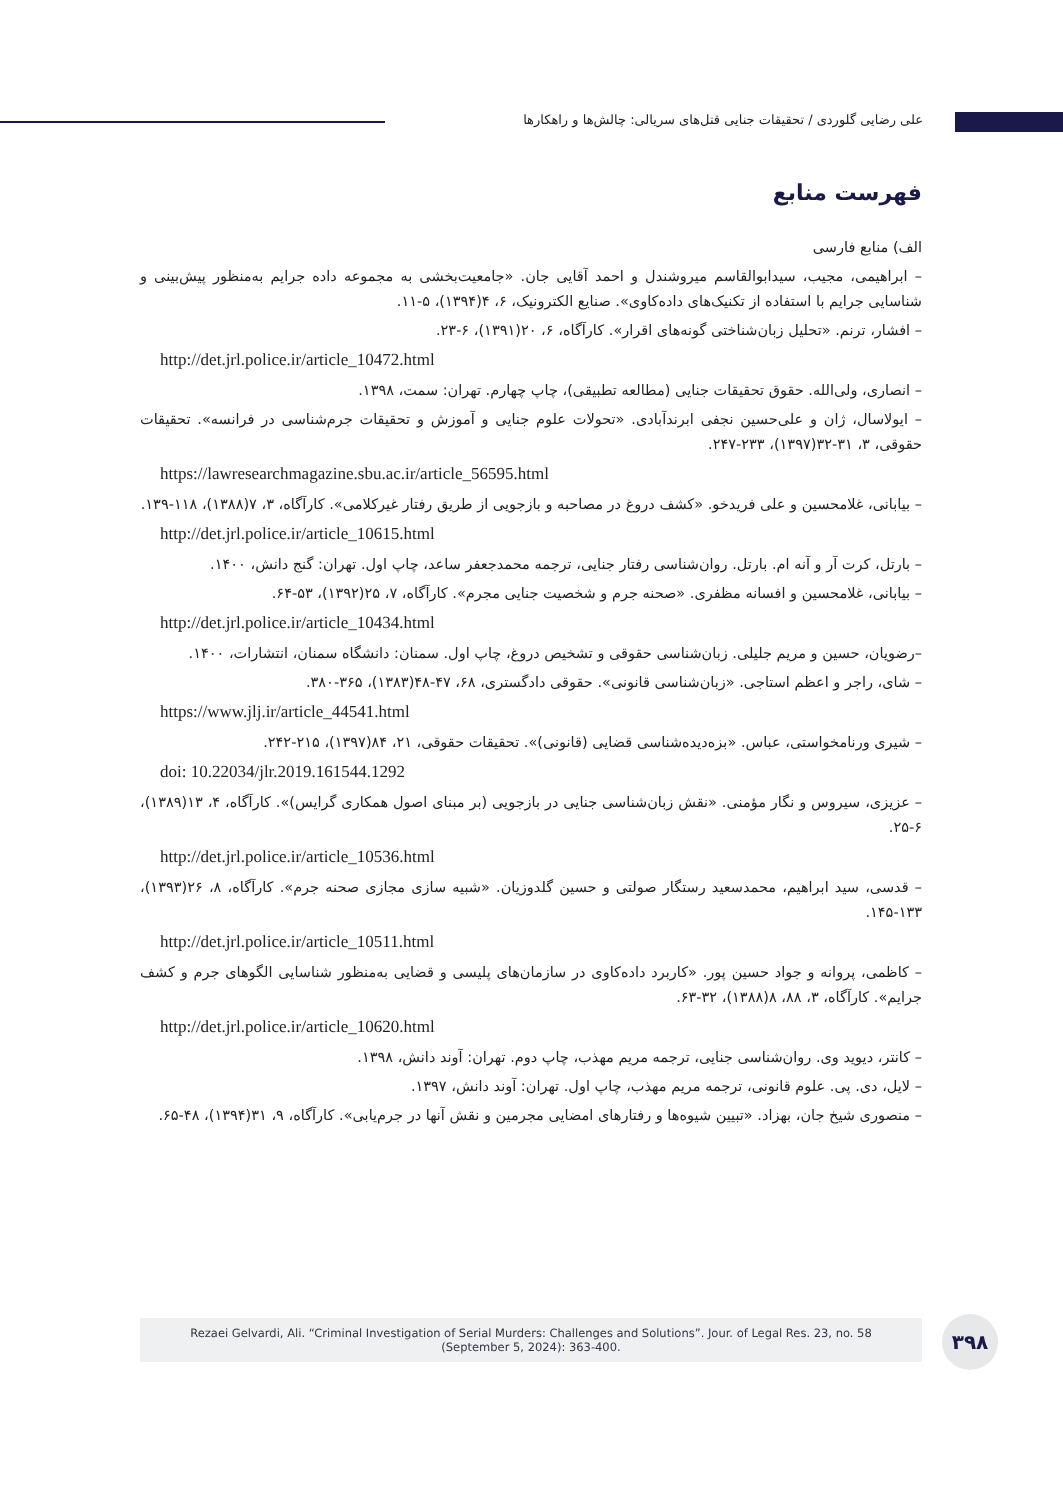علی رضایی گلوردی / تحقیقات جنایی قتل‌های سریالی: چالش‌ها و راهکارها
فهرست منابع
الف) منابع فارسی
– ابراهیمی، مجیب، سیدابوالقاسم میروشندل و احمد آقایی جان. «جامعیت‌بخشی به مجموعه داده جرایم به‌منظور پیش‌بینی و شناسایی جرایم با استفاده از تکنیک‌های داده‌کاوی». صنایع الکترونیک، ۶، ۴(۱۳۹۴)، ۵-۱۱.
– افشار، ترنم. «تحلیل زبان‌شناختی گونه‌های اقرار». کارآگاه، ۶، ۲۰(۱۳۹۱)، ۶-۲۳.
http://det.jrl.police.ir/article_10472.html
– انصاری، ولی‌الله. حقوق تحقیقات جنایی (مطالعه تطبیقی)، چاپ چهارم. تهران: سمت، ۱۳۹۸.
– ایولاسال، ژان و علی‌حسین نجفی ابرندآبادی. «تحولات علوم جنایی و آموزش و تحقیقات جرم‌شناسی در فرانسه». تحقیقات حقوقی، ۳، ۳۱-۳۲(۱۳۹۷)، ۲۳۳-۲۴۷.
https://lawresearchmagazine.sbu.ac.ir/article_56595.html
– بیابانی، غلامحسین و علی فریدخو. «کشف دروغ در مصاحبه و بازجویی از طریق رفتار غیرکلامی». کارآگاه، ۳، ۷(۱۳۸۸)، ۱۱۸-۱۳۹.
http://det.jrl.police.ir/article_10615.html
– بارتل، کرت آر و آنه ام. بارتل. روان‌شناسی رفتار جنایی، ترجمه محمدجعفر ساعد، چاپ اول. تهران: گنج دانش، ۱۴۰۰.
– بیابانی، غلامحسین و افسانه مظفری. «صحنه جرم و شخصیت جنایی مجرم». کارآگاه، ۷، ۲۵(۱۳۹۲)، ۵۳-۶۴.
http://det.jrl.police.ir/article_10434.html
–رضویان، حسین و مریم جلیلی. زبان‌شناسی حقوقی و تشخیص دروغ، چاپ اول. سمنان: دانشگاه سمنان، انتشارات، ۱۴۰۰.
– شای، راجر و اعظم استاجی. «زبان‌شناسی قانونی». حقوقی دادگستری، ۶۸، ۴۷-۴۸(۱۳۸۳)، ۳۶۵-۳۸۰.
https://www.jlj.ir/article_44541.html
– شیری ورنامخواستی، عباس. «بزه‌دیده‌شناسی قضایی (قانونی)». تحقیقات حقوقی، ۲۱، ۸۴(۱۳۹۷)، ۲۱۵-۲۴۲.
doi: 10.22034/jlr.2019.161544.1292
– عزیزی، سیروس و نگار مؤمنی. «نقش زبان‌شناسی جنایی در بازجویی (بر مبنای اصول همکاری گرایس)». کارآگاه، ۴، ۱۳(۱۳۸۹)، ۶-۲۵.
http://det.jrl.police.ir/article_10536.html
– قدسی، سید ابراهیم، محمدسعید رستگار صولتی و حسین گلدوزیان. «شبیه سازی مجازی صحنه جرم». کارآگاه، ۸، ۲۶(۱۳۹۳)، ۱۳۳-۱۴۵.
http://det.jrl.police.ir/article_10511.html
– کاظمی، پروانه و جواد حسین پور. «کاربرد داده‌کاوی در سازمان‌های پلیسی و قضایی به‌منظور شناسایی الگوهای جرم و کشف جرایم». کارآگاه، ۳، ۸۸، ۸(۱۳۸۸)، ۳۲-۶۳.
http://det.jrl.police.ir/article_10620.html
– کانتر، دیوید وی. روان‌شناسی جنایی، ترجمه مریم مهذب، چاپ دوم. تهران: آوند دانش، ۱۳۹۸.
– لایل، دی. پی. علوم قانونی، ترجمه مریم مهذب، چاپ اول. تهران: آوند دانش، ۱۳۹۷.
– منصوری شیخ جان، بهزاد. «تبیین شیوه‌ها و رفتارهای امضایی مجرمین و نقش آنها در جرم‌یابی». کارآگاه، ۹، ۳۱(۱۳۹۴)، ۴۸-۶۵.
Rezaei Gelvardi, Ali. “Criminal Investigation of Serial Murders: Challenges and Solutions”. Jour. of Legal Res. 23, no. 58
(September 5, 2024): 363-400.
۳۹۸